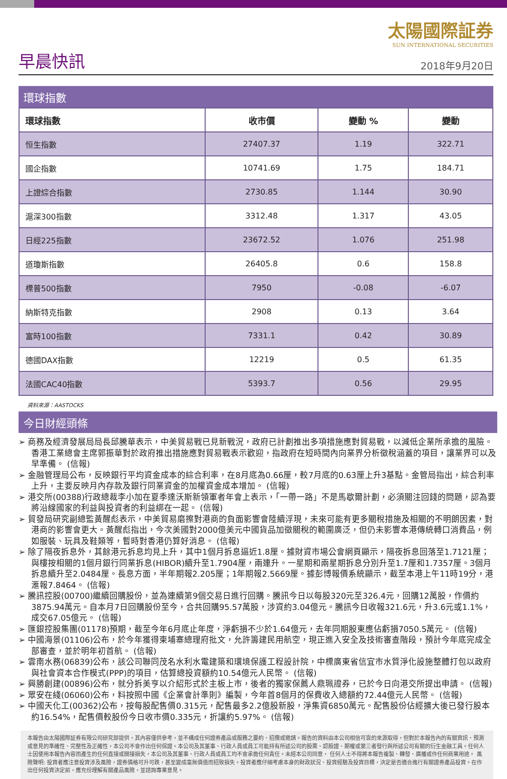早晨快訊
太陽國際証券
SUN INTERNATIONAL SECURITIES
2018年9月20日
環球指數
| 環球指數 | 收市價 | 變動 % | 變動 |
| --- | --- | --- | --- |
| 恒生指數 | 27407.37 | 1.19 | 322.71 |
| 國企指數 | 10741.69 | 1.75 | 184.71 |
| 上證綜合指數 | 2730.85 | 1.144 | 30.90 |
| 滬深300指數 | 3312.48 | 1.317 | 43.05 |
| 日經225指數 | 23672.52 | 1.076 | 251.98 |
| 道瓊斯指數 | 26405.8 | 0.6 | 158.8 |
| 標普500指數 | 7950 | -0.08 | -6.07 |
| 納斯特克指數 | 2908 | 0.13 | 3.64 |
| 富時100指數 | 7331.1 | 0.42 | 30.89 |
| 德國DAX指數 | 12219 | 0.5 | 61.35 |
| 法國CAC40指數 | 5393.7 | 0.56 | 29.95 |
資料來源：AASTOCKS
今日財經頭條
➢ 商務及經濟發展局局長邱騰華表示，中美貿易戰已見新戰況，政府已計劃推出多項措施應對貿易戰，以減低企業所承擔的風險。香港工業總會主席郭振華對於政府推出措施應對貿易戰表示歡迎，指政府在短時間內向業界分析徵稅涵蓋的項目，讓業界可以及早準備。 (信報)
➢ 金融管理局公布，反映銀行平均資金成本的綜合利率，在8月底為0.66厘，較7月底的0.63厘上升3基點。金管局指出，綜合利率上升，主要反映月內存款及銀行同業資金的加權資金成本增加。 (信報)
➢ 港交所(00388)行政總裁李小加在夏季達沃斯新領軍者年會上表示，「一帶一路」不是馬歇爾計劃，必須關注回錢的問題，認為要將沿線國家的利益與投資者的利益綁在一起。 (信報)
➢ 貿發局研究副總監黃醒彪表示，中美貿易磨擦對港商的負面影響會陸續浮現，未來可能有更多關稅措施及相關的不明朗因素，對港商的影響會更大。黃醒彪指出，今次美國對2000億美元中國貨品加徵關稅的範圍廣泛，但仍未影響本港傳統轉口消費品，例如服裝、玩具及鞋類等，暫時對香港仍算好消息。 (信報)
➢ 除了隔夜拆息外，其餘港元拆息均見上升，其中1個月拆息逼近1.8厘。據財資市場公會網頁顯示，隔夜拆息回落至1.7121厘；與樓按相關的1個月銀行同業拆息(HIBOR)續升至1.7904厘，兩連升。一星期和兩星期拆息分別升至1.7厘和1.7357厘。3個月拆息續升至2.0484厘。長息方面，半年期報2.205厘；1年期報2.5669厘。據彭博報價系統顯示，截至本港上午11時19分，港滙報7.8464。 (信報)
➢ 騰訊控股(00700)繼續回購股份，並為連續第9個交易日進行回購。騰訊今日以每股320元至326.4元，回購12萬股，作價約3875.94萬元。自本月7日回購股份至今，合共回購95.57萬股，涉資約3.04億元。騰訊今日收報321.6元，升3.6元或1.1%，成交67.05億元。 (信報)
➢ 匯銀控股集團(01178)預期，截至今年6月底止年度，淨虧損不少於1.64億元，去年同期股東應佔虧損7050.5萬元。 (信報)
➢ 中國海景(01106)公布，於今年獲得柬埔寨總理府批文，允許籌建民用航空，現正進入安全及技術審查階段，預計今年底完成全部審查，並於明年初首航。 (信報)
➢ 雲南水務(06839)公布，該公司聯同茂名水利水電建築和環境保護工程設計院，中標廣東省信宜市水質淨化設施整體打包以政府與社會資本合作模式(PPP)的項目，估算總投資額約10.54億元人民幣。 (信報)
➢ 興勝創建(00896)公布，就分拆美亨以介紹形式於主板上市，後者的獨家保薦人鼎珮證券，已於今日向港交所提出申請。 (信報)
➢ 眾安在綫(06060)公布，料按照中國《企業會計準則》編製，今年首8個月的保費收入總額約72.44億元人民幣。 (信報)
➢ 中國天化工(00362)公布，按每股配售價0.315元，配售最多2.2億股新股，淨集資6850萬元。配售股份佔經擴大後已發行股本約16.54%，配售價較股份今日收市價0.335元，折讓約5.97%。 (信報)
本報告由太陽國際証券有限公司研究部提供，其內容僅供參考，並不構成任何證券產品或服務之要約、招攬或邀請。報告的資料由本公司相信可靠的來源取得，但對於本報告內的有關資訊、預測或意見的準確性、完整性及正確性，本公司不會作出任何保證。本公司及其董事、行政人員或員工可能持有所述公司的股票、認股證、期權或第三者發行與所述公司有關的衍生金融工具。任何人士因使用本報告內容而產生的任何直接或間接損失，本公司及其董事、行政人員或員工均不會承擔任何責任。未經本公司同意， 任何人士不得將本報告複製、轉發、廣播或作任何商業用途。 風險聲明: 投資者應注意投資涉及風險，證券價格可升可跌，甚至變成毫無價值而招致損失。投資者應仔細考慮本身的財政狀況、投資經驗及投資目標，決定是否適合進行有關證券產品投資。在作出任何投資決定前，應充份理解有關產品風險，並諮詢專業意見。